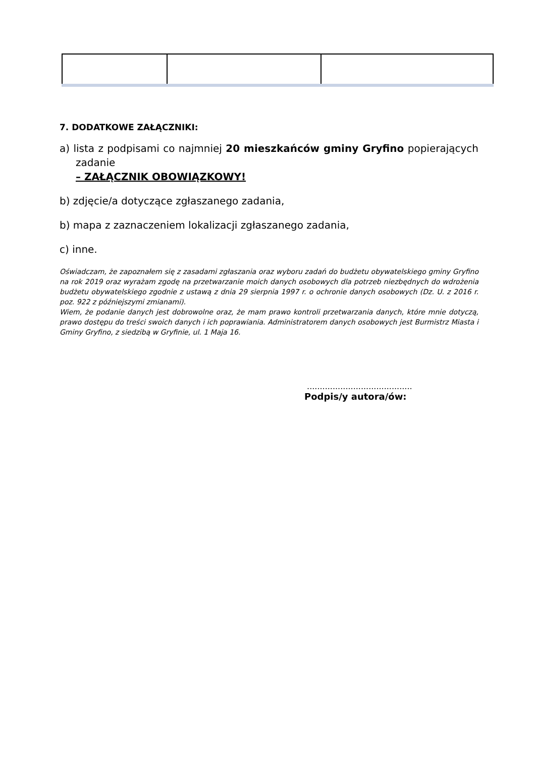7. DODATKOWE ZAŁĄCZNIKI:
a) lista z podpisami co najmniej 20 mieszkańców gminy Gryfino popierających zadanie
– ZAŁĄCZNIK OBOWIĄZKOWY!
b) zdjęcie/a dotyczące zgłaszanego zadania,
b) mapa z zaznaczeniem lokalizacji zgłaszanego zadania,
c) inne.
Oświadczam, że zapoznałem się z zasadami zgłaszania oraz wyboru zadań do budżetu obywatelskiego gminy Gryfino na rok 2019 oraz wyrażam zgodę na przetwarzanie moich danych osobowych dla potrzeb niezbędnych do wdrożenia budżetu obywatelskiego zgodnie z ustawą z dnia 29 sierpnia 1997 r. o ochronie danych osobowych (Dz. U. z 2016 r. poz. 922 z późniejszymi zmianami).
Wiem, że podanie danych jest dobrowolne oraz, że mam prawo kontroli przetwarzania danych, które mnie dotyczą, prawo dostępu do treści swoich danych i ich poprawiania. Administratorem danych osobowych jest Burmistrz Miasta i Gminy Gryfino, z siedzibą w Gryfinie, ul. 1 Maja 16.
.........................................
Podpis/y autora/ów: